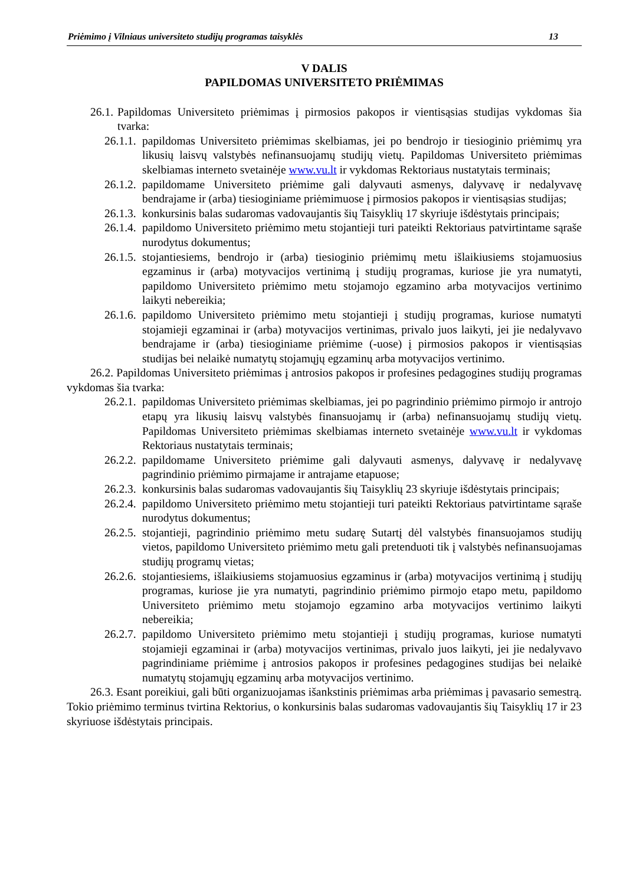Priėmimo į Vilniaus universiteto studijų programas taisyklės 13
V DALIS
PAPILDOMAS UNIVERSITETO PRIĖMIMAS
26.1. Papildomas Universiteto priėmimas į pirmosios pakopos ir vientisąsias studijas vykdomas šia tvarka:
26.1.1. papildomas Universiteto priėmimas skelbiamas, jei po bendrojo ir tiesioginio priėmimų yra likusių laisvų valstybės nefinansuojamų studijų vietų. Papildomas Universiteto priėmimas skelbiamas interneto svetainėje www.vu.lt ir vykdomas Rektoriaus nustatytais terminais;
26.1.2. papildomame Universiteto priėmime gali dalyvauti asmenys, dalyvavę ir nedalyvavę bendrajame ir (arba) tiesioginiame priėmimuose į pirmosios pakopos ir vientisąsias studijas;
26.1.3. konkursinis balas sudaromas vadovaujantis šių Taisyklių 17 skyriuje išdėstytais principais;
26.1.4. papildomo Universiteto priėmimo metu stojantieji turi pateikti Rektoriaus patvirtintame sąraše nurodytus dokumentus;
26.1.5. stojantiesiems, bendrojo ir (arba) tiesioginio priėmimų metu išlaikiusiems stojamuosius egzaminus ir (arba) motyvacijos vertinimą į studijų programas, kuriose jie yra numatyti, papildomo Universiteto priėmimo metu stojamojo egzamino arba motyvacijos vertinimo laikyti nebereikia;
26.1.6. papildomo Universiteto priėmimo metu stojantieji į studijų programas, kuriose numatyti stojamieji egzaminai ir (arba) motyvacijos vertinimas, privalo juos laikyti, jei jie nedalyvavo bendrajame ir (arba) tiesioginiame priėmime (-uose) į pirmosios pakopos ir vientisąsias studijas bei nelaikė numatytų stojamųjų egzaminų arba motyvacijos vertinimo.
26.2. Papildomas Universiteto priėmimas į antrosios pakopos ir profesines pedagogines studijų programas vykdomas šia tvarka:
26.2.1. papildomas Universiteto priėmimas skelbiamas, jei po pagrindinio priėmimo pirmojo ir antrojo etapų yra likusių laisvų valstybės finansuojamų ir (arba) nefinansuojamų studijų vietų. Papildomas Universiteto priėmimas skelbiamas interneto svetainėje www.vu.lt ir vykdomas Rektoriaus nustatytais terminais;
26.2.2. papildomame Universiteto priėmime gali dalyvauti asmenys, dalyvavę ir nedalyvavę pagrindinio priėmimo pirmajame ir antrajame etapuose;
26.2.3. konkursinis balas sudaromas vadovaujantis šių Taisyklių 23 skyriuje išdėstytais principais;
26.2.4. papildomo Universiteto priėmimo metu stojantieji turi pateikti Rektoriaus patvirtintame sąraše nurodytus dokumentus;
26.2.5. stojantieji, pagrindinio priėmimo metu sudarę Sutartį dėl valstybės finansuojamos studijų vietos, papildomo Universiteto priėmimo metu gali pretenduoti tik į valstybės nefinansuojamas studijų programų vietas;
26.2.6. stojantiesiems, išlaikiusiems stojamuosius egzaminus ir (arba) motyvacijos vertinimą į studijų programas, kuriose jie yra numatyti, pagrindinio priėmimo pirmojo etapo metu, papildomo Universiteto priėmimo metu stojamojo egzamino arba motyvacijos vertinimo laikyti nebereikia;
26.2.7. papildomo Universiteto priėmimo metu stojantieji į studijų programas, kuriose numatyti stojamieji egzaminai ir (arba) motyvacijos vertinimas, privalo juos laikyti, jei jie nedalyvavo pagrindiniame priėmime į antrosios pakopos ir profesines pedagogines studijas bei nelaikė numatytų stojamųjų egzaminų arba motyvacijos vertinimo.
26.3. Esant poreikiui, gali būti organizuojamas išankstinis priėmimas arba priėmimas į pavasario semestrą. Tokio priėmimo terminus tvirtina Rektorius, o konkursinis balas sudaromas vadovaujantis šių Taisyklių 17 ir 23 skyriuose išdėstytais principais.